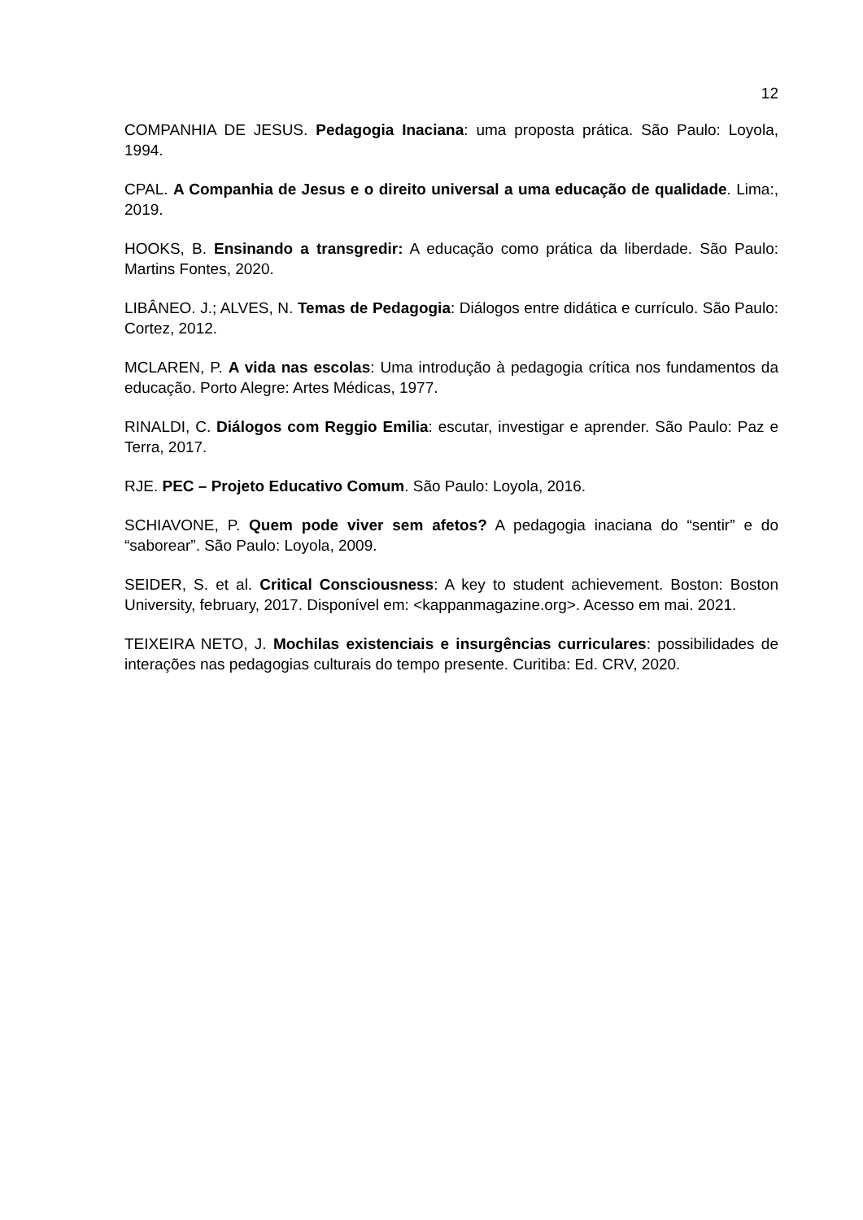12
COMPANHIA DE JESUS. Pedagogia Inaciana: uma proposta prática. São Paulo: Loyola, 1994.
CPAL. A Companhia de Jesus e o direito universal a uma educação de qualidade. Lima:, 2019.
HOOKS, B. Ensinando a transgredir: A educação como prática da liberdade. São Paulo: Martins Fontes, 2020.
LIBÂNEO. J.; ALVES, N. Temas de Pedagogia: Diálogos entre didática e currículo. São Paulo: Cortez, 2012.
MCLAREN, P. A vida nas escolas: Uma introdução à pedagogia crítica nos fundamentos da educação. Porto Alegre: Artes Médicas, 1977.
RINALDI, C. Diálogos com Reggio Emilia: escutar, investigar e aprender. São Paulo: Paz e Terra, 2017.
RJE. PEC – Projeto Educativo Comum. São Paulo: Loyola, 2016.
SCHIAVONE, P. Quem pode viver sem afetos? A pedagogia inaciana do “sentir” e do “saborear”. São Paulo: Loyola, 2009.
SEIDER, S. et al. Critical Consciousness: A key to student achievement. Boston: Boston University, february, 2017. Disponível em: <kappanmagazine.org>. Acesso em mai. 2021.
TEIXEIRA NETO, J. Mochilas existenciais e insurgências curriculares: possibilidades de interações nas pedagogias culturais do tempo presente. Curitiba: Ed. CRV, 2020.